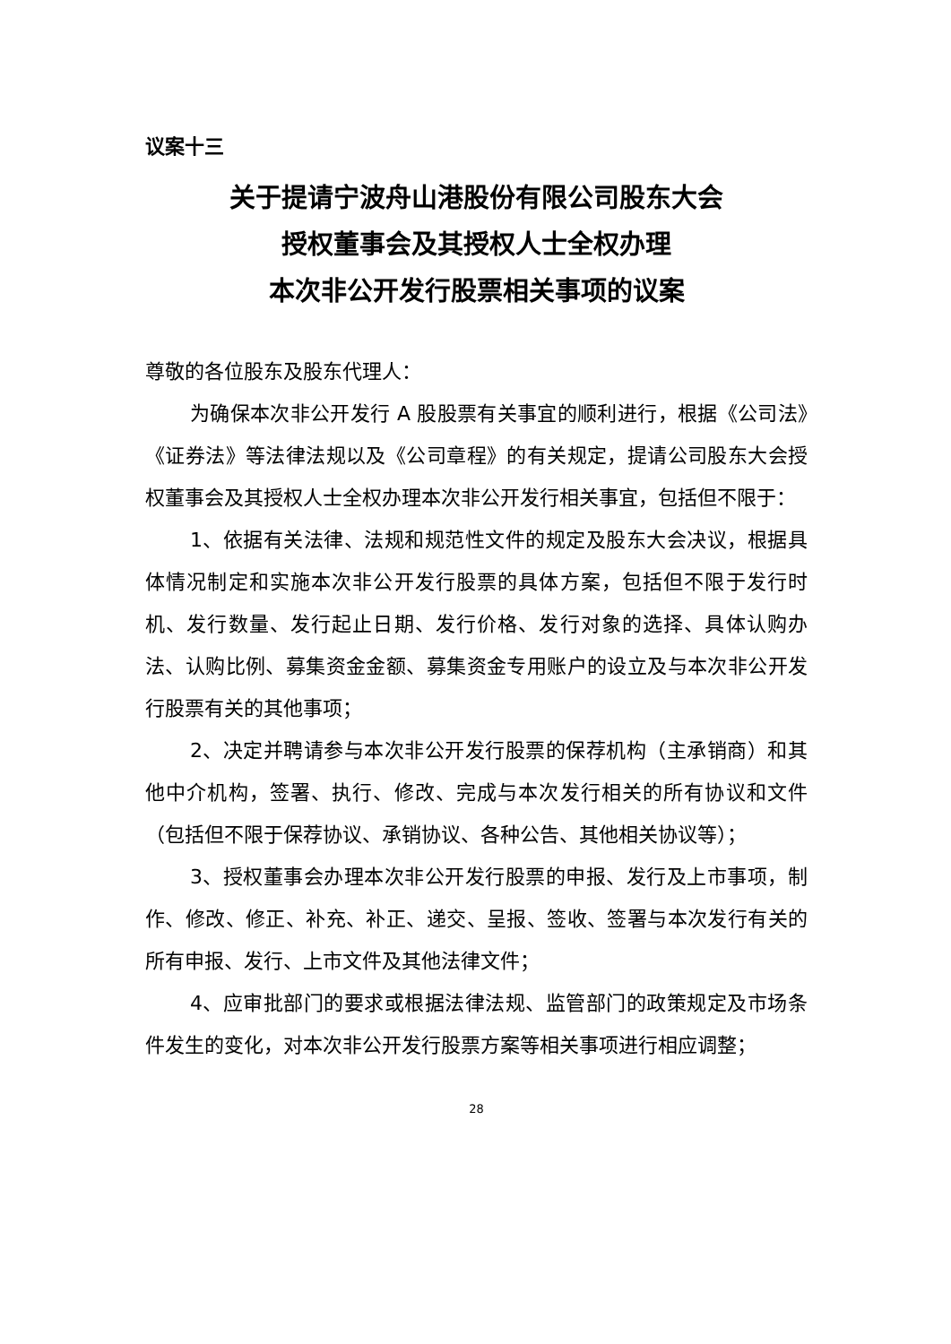议案十三
关于提请宁波舟山港股份有限公司股东大会
授权董事会及其授权人士全权办理
本次非公开发行股票相关事项的议案
尊敬的各位股东及股东代理人：
为确保本次非公开发行 A 股股票有关事宜的顺利进行，根据《公司法》《证券法》等法律法规以及《公司章程》的有关规定，提请公司股东大会授权董事会及其授权人士全权办理本次非公开发行相关事宜，包括但不限于：
1、依据有关法律、法规和规范性文件的规定及股东大会决议，根据具体情况制定和实施本次非公开发行股票的具体方案，包括但不限于发行时机、发行数量、发行起止日期、发行价格、发行对象的选择、具体认购办法、认购比例、募集资金金额、募集资金专用账户的设立及与本次非公开发行股票有关的其他事项；
2、决定并聘请参与本次非公开发行股票的保荐机构（主承销商）和其他中介机构，签署、执行、修改、完成与本次发行相关的所有协议和文件（包括但不限于保荐协议、承销协议、各种公告、其他相关协议等）；
3、授权董事会办理本次非公开发行股票的申报、发行及上市事项，制作、修改、修正、补充、补正、递交、呈报、签收、签署与本次发行有关的所有申报、发行、上市文件及其他法律文件；
4、应审批部门的要求或根据法律法规、监管部门的政策规定及市场条件发生的变化，对本次非公开发行股票方案等相关事项进行相应调整；
28